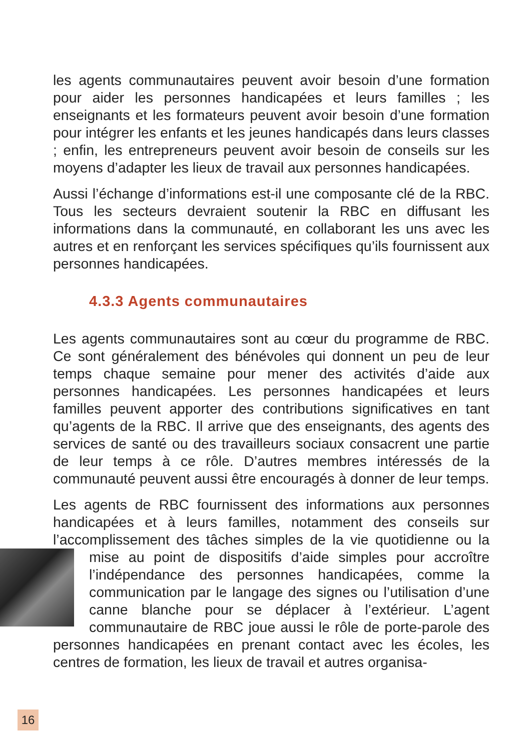les agents communautaires peuvent avoir besoin d’une formation pour aider les personnes handicapées et leurs familles ; les enseignants et les formateurs peuvent avoir besoin d’une formation pour intégrer les enfants et les jeunes handicapés dans leurs classes ; enfin, les entrepreneurs peuvent avoir besoin de conseils sur les moyens d’adapter les lieux de travail aux personnes handicapées.
Aussi l’échange d’informations est-il une composante clé de la RBC. Tous les secteurs devraient soutenir la RBC en diffusant les informations dans la communauté, en collaborant les uns avec les autres et en renforçant les services spécifiques qu’ils fournissent aux personnes handicapées.
4.3.3 Agents communautaires
Les agents communautaires sont au cœur du programme de RBC. Ce sont généralement des bénévoles qui donnent un peu de leur temps chaque semaine pour mener des activités d’aide aux personnes handicapées. Les personnes handicapées et leurs familles peuvent apporter des contributions significatives en tant qu’agents de la RBC. Il arrive que des enseignants, des agents des services de santé ou des travailleurs sociaux consacrent une partie de leur temps à ce rôle. D’autres membres intéressés de la communauté peuvent aussi être encouragés à donner de leur temps.
Les agents de RBC fournissent des informations aux personnes handicapées et à leurs familles, notamment des conseils sur l’accomplissement des tâches simples de la vie quotidienne ou la mise au point de dispositifs d’aide simples pour accroître l’indépendance des personnes handicapées, comme la communication par le langage des signes ou l’utilisation d’une canne blanche pour se déplacer à l’extérieur. L’agent communautaire de RBC joue aussi le rôle de porte-parole des personnes handicapées en prenant contact avec les écoles, les centres de formation, les lieux de travail et autres organisa-
16